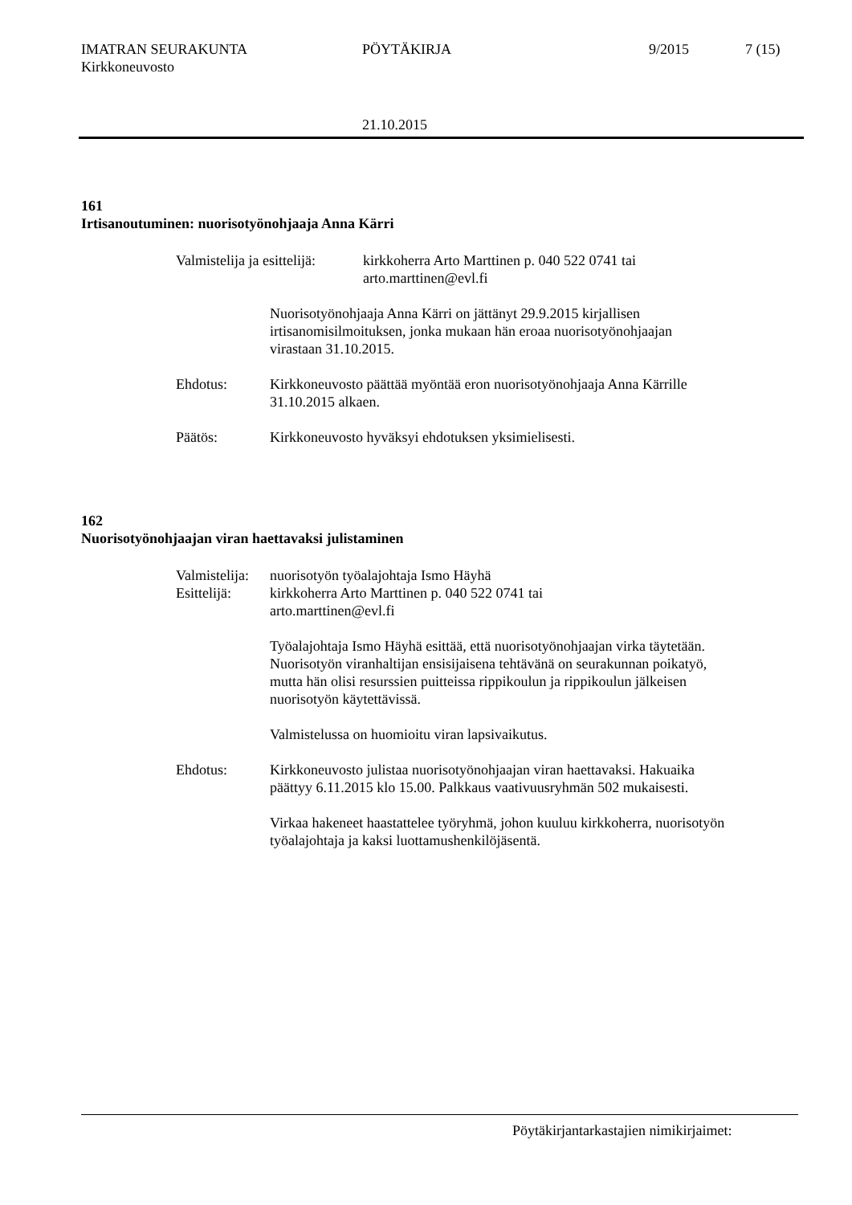IMATRAN SEURAKUNTA
Kirkkoneuvosto
PÖYTÄKIRJA 9/2015 7 (15)
21.10.2015
161
Irtisanoutuminen: nuorisotyönohjaaja Anna Kärri
Valmistelija ja esittelijä:
kirkkoherra Arto Marttinen p. 040 522 0741 tai
arto.marttinen@evl.fi
Nuorisotyönohjaaja Anna Kärri on jättänyt 29.9.2015 kirjallisen
irtisanomisilmoituksen, jonka mukaan hän eroaa nuorisotyönohjaajan
virastaan 31.10.2015.
Ehdotus: Kirkkoneuvosto päättää myöntää eron nuorisotyönohjaaja Anna Kärrille
31.10.2015 alkaen.
Päätös: Kirkkoneuvosto hyväksyi ehdotuksen yksimielisesti.
162
Nuorisotyönohjaajan viran haettavaksi julistaminen
Valmistelija:
nuorisotyön työalajohtaja Ismo Häyhä
Esittelijä:
kirkkoherra Arto Marttinen p. 040 522 0741 tai
arto.marttinen@evl.fi
Työalajohtaja Ismo Häyhä esittää, että nuorisotyönohjaajan virka täytetään.
Nuorisotyön viranhaltijan ensisijaisena tehtävänä on seurakunnan poikatyö,
mutta hän olisi resurssien puitteissa rippikoulun ja rippikoulun jälkeisen
nuorisotyön käytettävissä.
Valmistelussa on huomioitu viran lapsivaikutus.
Ehdotus: Kirkkoneuvosto julistaa nuorisotyönohjaajan viran haettavaksi. Hakuaika
päättyy 6.11.2015 klo 15.00. Palkkaus vaativuusryhmän 502 mukaisesti.
Virkaa hakeneet haastattelee työryhmä, johon kuuluu kirkkoherra, nuorisotyön
työalajohtaja ja kaksi luottamushenkilöjäsentä.
Pöytäkirjantarkastajien nimikirjaimet: